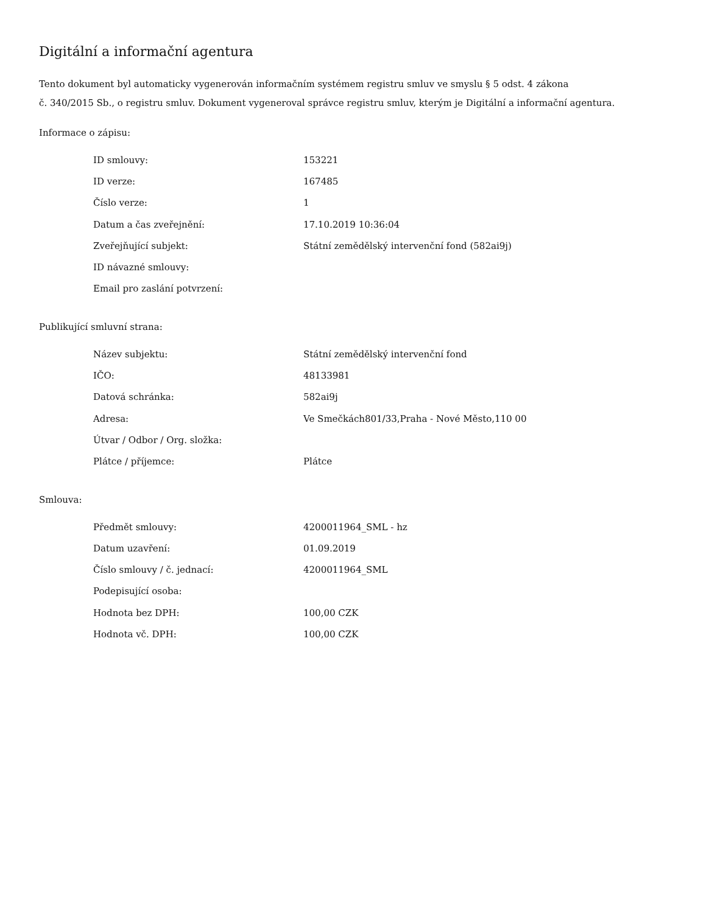Digitální a informační agentura
Tento dokument byl automaticky vygenerován informačním systémem registru smluv ve smyslu § 5 odst. 4 zákona
č. 340/2015 Sb., o registru smluv. Dokument vygeneroval správce registru smluv, kterým je Digitální a informační agentura.
Informace o zápisu:
| ID smlouvy: | 153221 |
| ID verze: | 167485 |
| Číslo verze: | 1 |
| Datum a čas zveřejnění: | 17.10.2019 10:36:04 |
| Zveřejňující subjekt: | Státní zemědělský intervenční fond (582ai9j) |
| ID návazné smlouvy: | |
| Email pro zaslání potvrzení: | |
Publikující smluvní strana:
| Název subjektu: | Státní zemědělský intervenční fond |
| IČO: | 48133981 |
| Datová schránka: | 582ai9j |
| Adresa: | Ve Smečkách801/33,Praha - Nové Město,110 00 |
| Útvar / Odbor / Org. složka: | |
| Plátce / příjemce: | Plátce |
Smlouva:
| Předmět smlouvy: | 4200011964_SML - hz |
| Datum uzavření: | 01.09.2019 |
| Číslo smlouvy / č. jednací: | 4200011964_SML |
| Podepisující osoba: | |
| Hodnota bez DPH: | 100,00 CZK |
| Hodnota vč. DPH: | 100,00 CZK |